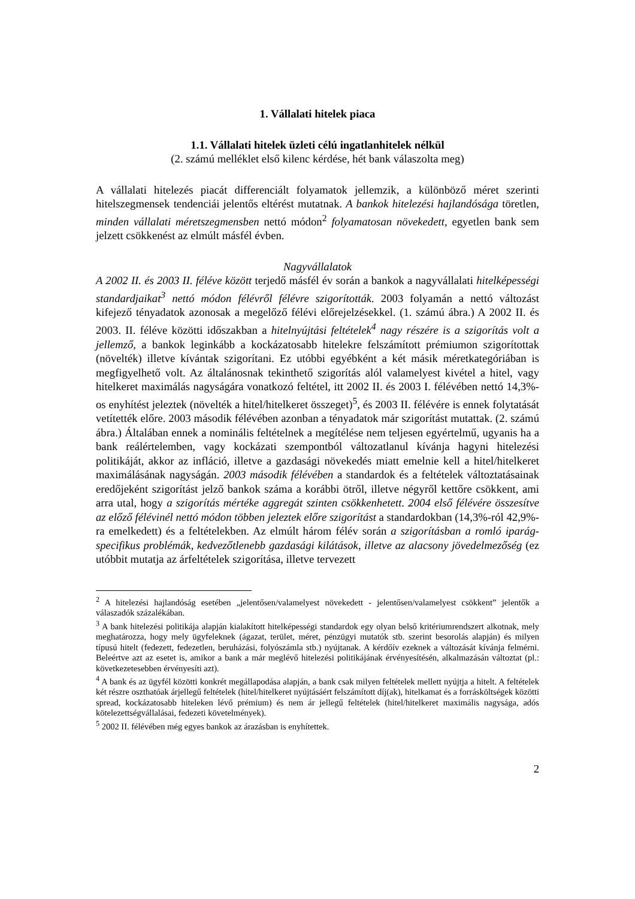1. Vállalati hitelek piaca
1.1. Vállalati hitelek üzleti célú ingatlanhitelek nélkül
(2. számú melléklet első kilenc kérdése, hét bank válaszolta meg)
A vállalati hitelezés piacát differenciált folyamatok jellemzik, a különböző méret szerinti hitelszegmensek tendenciái jelentős eltérést mutatnak. A bankok hitelezési hajlandósága töretlen, minden vállalati méretszegmensben nettó módon<sup>2</sup> folyamatosan növekedett, egyetlen bank sem jelzett csökkenést az elmúlt másfél évben.
Nagyvállalatok
A 2002 II. és 2003 II. féléve között terjedő másfél év során a bankok a nagyvállalati hitelképességi standardjaikat<sup>3</sup> nettó módon félévről félévre szigorították. 2003 folyamán a nettó változást kifejező tényadatok azonosak a megelőző félévi előrejelzésekkel. (1. számú ábra.) A 2002 II. és 2003. II. féléve közötti időszakban a hitelnyújtási feltételek<sup>4</sup> nagy részére is a szigorítás volt a jellemző, a bankok leginkább a kockázatosabb hitelekre felszámított prémiumon szigorítottak (növelték) illetve kívántak szigorítani. Ez utóbbi egyébként a két másik méretkategóriában is megfigyelhető volt. Az általánosnak tekinthető szigorítás alól valamelyest kivétel a hitel, vagy hitelkeret maximálás nagyságára vonatkozó feltétel, itt 2002 II. és 2003 I. félévében nettó 14,3%-os enyhítést jeleztek (növelték a hitel/hitelkeret összeget)<sup>5</sup>, és 2003 II. félévére is ennek folytatását vetítették előre. 2003 második félévében azonban a tényadatok már szigorítást mutattak. (2. számú ábra.) Általában ennek a nominális feltételnek a megítélése nem teljesen egyértelmű, ugyanis ha a bank reálértelemben, vagy kockázati szempontból változatlanul kívánja hagyni hitelezési politikáját, akkor az infláció, illetve a gazdasági növekedés miatt emelnie kell a hitel/hitelkeret maximálásának nagyságán. 2003 második félévében a standardok és a feltételek változtatásainak eredőjeként szigorítást jelző bankok száma a korábbi ötről, illetve négyről kettőre csökkent, ami arra utal, hogy a szigorítás mértéke aggregát szinten csökkenhetett. 2004 első félévére összesítve az előző félévinél nettó módon többen jeleztek előre szigorítást a standardokban (14,3%-ról 42,9%-ra emelkedett) és a feltételekben. Az elmúlt három félév során a szigorításban a romló iparág-specifikus problémák, kedvezőtlenebb gazdasági kilátások, illetve az alacsony jövedelmezőség (ez utóbbit mutatja az árfeltételek szigorítása, illetve tervezett
<sup>2</sup> A hitelezési hajlandóság esetében „jelentősen/valamelyest növekedett - jelentősen/valamelyest csökkent” jelentők a válaszadók százalékában.
<sup>3</sup> A bank hitelezési politikája alapján kialakított hitelképességi standardok egy olyan belső kritériumrendszert alkotnak, mely meghatározza, hogy mely ügyfeleknek (ágazat, terület, méret, pénzügyi mutatók stb. szerint besorolás alapján) és milyen típusú hitelt (fedezett, fedezetlen, beruházási, folyószámla stb.) nyújtanak. A kérdőív ezeknek a változását kívánja felmérni. Beleértve azt az esetet is, amikor a bank a már meglévő hitelezési politikájának érvényesítésén, alkalmazásán változtat (pl.: következetesebben érvényesíti azt).
<sup>4</sup> A bank és az ügyfél közötti konkrét megállapodása alapján, a bank csak milyen feltételek mellett nyújtja a hitelt. A feltételek két részre oszthatóak árjellegű feltételek (hitel/hitelkeret nyújtásáért felszámított díj(ak), hitelkamat és a forrásköltségek közötti spread, kockázatosabb hiteleken lévő prémium) és nem ár jellegű feltételek (hitel/hitelkeret maximális nagysága, adós kötelezettségvállalásai, fedezeti követelmények).
<sup>5</sup> 2002 II. félévében még egyes bankok az árazásban is enyhítettek.
2